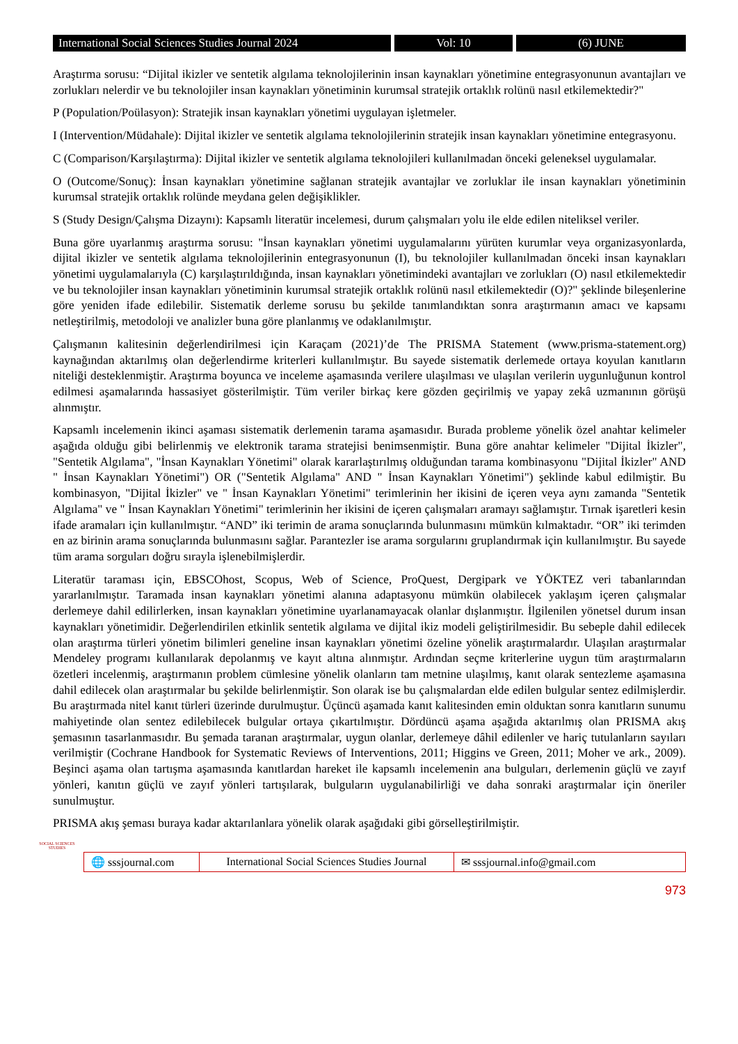International Social Sciences Studies Journal 2024
Vol: 10 (6) JUNE
Araştırma sorusu: “Dijital ikizler ve sentetik algılama teknolojilerinin insan kaynakları yönetimine entegrasyonunun avantajları ve zorlukları nelerdir ve bu teknolojiler insan kaynakları yönetiminin kurumsal stratejik ortaklık rolünü nasıl etkilemektedir?"
P (Population/Poülasyon): Stratejik insan kaynakları yönetimi uygulayan işletmeler.
I (Intervention/Müdahale): Dijital ikizler ve sentetik algılama teknolojilerinin stratejik insan kaynakları yönetimine entegrasyonu.
C (Comparison/Karşılaştırma): Dijital ikizler ve sentetik algılama teknolojileri kullanılmadan önceki geleneksel uygulamalar.
O (Outcome/Sonuç): İnsan kaynakları yönetimine sağlanan stratejik avantajlar ve zorluklar ile insan kaynakları yönetiminin kurumsal stratejik ortaklık rolünde meydana gelen değişiklikler.
S (Study Design/Çalışma Dizaynı): Kapsamlı literatür incelemesi, durum çalışmaları yolu ile elde edilen niteliksel veriler.
Buna göre uyarlanmış araştırma sorusu: "İnsan kaynakları yönetimi uygulamalarını yürüten kurumlar veya organizasyonlarda, dijital ikizler ve sentetik algılama teknolojilerinin entegrasyonunun (I), bu teknolojiler kullanılmadan önceki insan kaynakları yönetimi uygulamalarıyla (C) karşılaştırıldığında, insan kaynakları yönetimindeki avantajları ve zorlukları (O) nasıl etkilemektedir ve bu teknolojiler insan kaynakları yönetiminin kurumsal stratejik ortaklık rolünü nasıl etkilemektedir (O)?" şeklinde bileşenlerine göre yeniden ifade edilebilir. Sistematik derleme sorusu bu şekilde tanımlandıktan sonra araştırmanın amacı ve kapsamı netleştirilmiş, metodoloji ve analizler buna göre planlanmış ve odaklanılmıştır.
Çalışmanın kalitesinin değerlendirilmesi için Karaçam (2021)’de The PRISMA Statement (www.prisma-statement.org) kaynağından aktarılmış olan değerlendirme kriterleri kullanılmıştır. Bu sayede sistematik derlemede ortaya koyulan kanıtların niteliği desteklenmiştir. Araştırma boyunca ve inceleme aşamasında verilere ulaşılması ve ulaşılan verilerin uygunluğunun kontrol edilmesi aşamalarında hassasiyet gösterilmiştir. Tüm veriler birkaç kere gözden geçirilmiş ve yapay zekâ uzmanının görüşü alınmıştır.
Kapsamlı incelemenin ikinci aşaması sistematik derlemenin tarama aşamasıdır. Burada probleme yönelik özel anahtar kelimeler aşağıda olduğu gibi belirlenmiş ve elektronik tarama stratejisi benimsenmiştir. Buna göre anahtar kelimeler "Dijital İkizler", "Sentetik Algılama", "İnsan Kaynakları Yönetimi" olarak kararlaştırılmış olduğundan tarama kombinasyonu "Dijital İkizler" AND " İnsan Kaynakları Yönetimi") OR ("Sentetik Algılama" AND " İnsan Kaynakları Yönetimi") şeklinde kabul edilmiştir. Bu kombinasyon, "Dijital İkizler" ve " İnsan Kaynakları Yönetimi" terimlerinin her ikisini de içeren veya aynı zamanda "Sentetik Algılama" ve " İnsan Kaynakları Yönetimi" terimlerinin her ikisini de içeren çalışmaları aramayı sağlamıştır. Tırnak işaretleri kesin ifade aramaları için kullanılmıştır. “AND” iki terimin de arama sonuçlarında bulunmasını mümkün kılmaktadır. “OR” iki terimden en az birinin arama sonuçlarında bulunmasını sağlar. Parantezler ise arama sorgularını gruplandırmak için kullanılmıştır. Bu sayede tüm arama sorguları doğru sırayla işlenebilmişlerdir.
Literatür taraması için, EBSCOhost, Scopus, Web of Science, ProQuest, Dergipark ve YÖKTEZ veri tabanlarından yararlanılmıştır. Taramada insan kaynakları yönetimi alanına adaptasyonu mümkün olabilecek yaklaşım içeren çalışmalar derlemeye dahil edilirlerken, insan kaynakları yönetimine uyarlanamayacak olanlar dışlanmıştır. İlgilenilen yönetsel durum insan kaynakları yönetimidir. Değerlendirilen etkinlik sentetik algılama ve dijital ikiz modeli geliştirilmesidir. Bu sebeple dahil edilecek olan araştırma türleri yönetim bilimleri geneline insan kaynakları yönetimi özeline yönelik araştırmalardır. Ulaşılan araştırmalar Mendeley programı kullanılarak depolanmış ve kayıt altına alınmıştır. Ardından seçme kriterlerine uygun tüm araştırmaların özetleri incelenmiş, araştırmanın problem cümlesine yönelik olanların tam metnine ulaşılmış, kanıt olarak sentezleme aşamasına dahil edilecek olan araştırmalar bu şekilde belirlenmiştir. Son olarak ise bu çalışmalardan elde edilen bulgular sentez edilmişlerdir. Bu araştırmada nitel kanıt türleri üzerinde durulmuştur. Üçüncü aşamada kanıt kalitesinden emin olduktan sonra kanıtların sunumu mahiyetinde olan sentez edilebilecek bulgular ortaya çıkartılmıştır. Dördüncü aşama aşağıda aktarılmış olan PRISMA akış şemasının tasarlanmasıdır. Bu şemada taranan araştırmalar, uygun olanlar, derlemeye dâhil edilenler ve hariç tutulanların sayıları verilmiştir (Cochrane Handbook for Systematic Reviews of Interventions, 2011; Higgins ve Green, 2011; Moher ve ark., 2009). Beşinci aşama olan tartışma aşamasında kanıtlardan hareket ile kapsamlı incelemenin ana bulguları, derlemenin güçlü ve zayıf yönleri, kanıtın güçlü ve zayıf yönleri tartışılarak, bulguların uygulanabilirliği ve daha sonraki araştırmalar için öneriler sunulmuştur.
PRISMA akış şeması buraya kadar aktarılanlara yönelik olarak aşağıdaki gibi görselleştirilmiştir.
SOCIAL SCIENCES STUDIES
🌐 sssjournal.com
International Social Sciences Studies Journal
✉ sssjournal.info@gmail.com
973